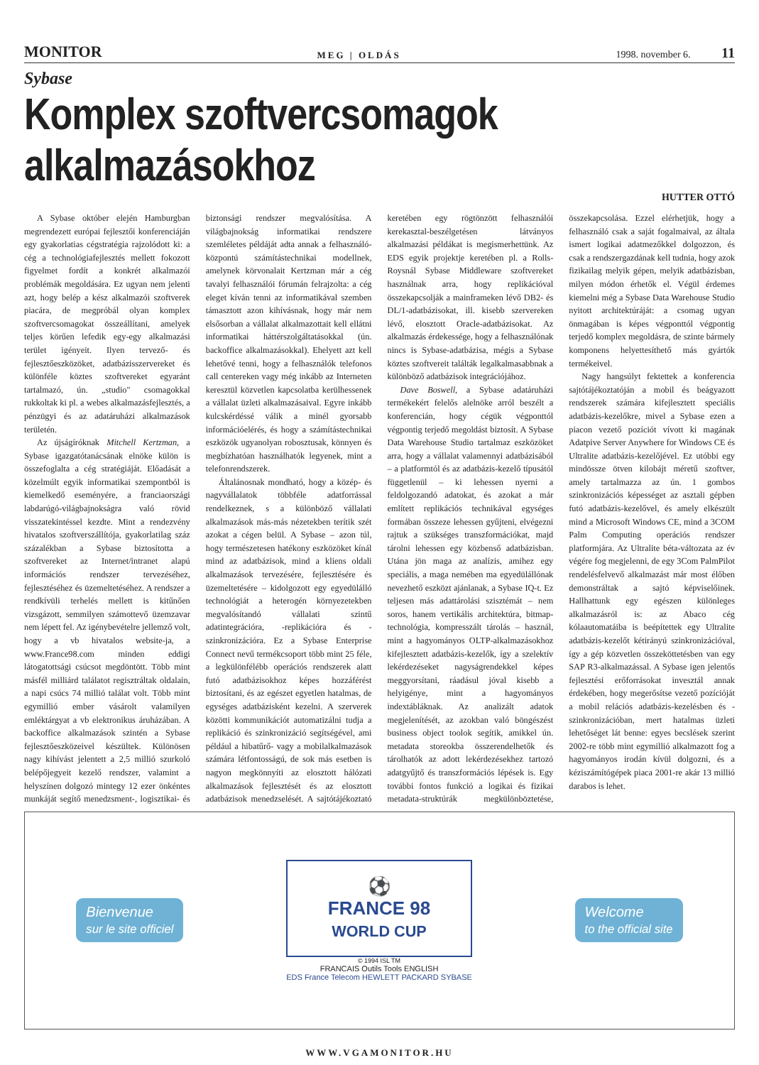MONITOR MEG | OLDÁS 1998. november 6. 11
Sybase
Komplex szoftvercsomagok alkalmazásokhoz
HUTTER OTTÓ
A Sybase október elején Hamburgban megrendezett európai fejlesztői konferenciáján egy gyakorlatias cégstratégia rajzolódott ki: a cég a technológiafejlesztés mellett fokozott figyelmet fordít a konkrét alkalmazói problémák megoldására. Ez ugyan nem jelenti azt, hogy belép a kész alkalmazói szoftverek piacára, de megpróbál olyan komplex szoftvercsomagokat összeállítani, amelyek teljes körűen lefedik egy-egy alkalmazási terület igényeit. Ilyen tervező- és fejlesztőeszközöket, adatbázisszervereket és különféle köztes szoftvereket egyaránt tartalmazó, ún. „studio" csomagokkal rukkoltak ki pl. a webes alkalmazásfejlesztés, a pénzügyi és az adatáruházi alkalmazások területén.
Az újságíróknak Mitchell Kertzman, a Sybase igazgatótanácsának elnöke külön is összefoglalta a cég stratégiáját. Előadását a közelmúlt egyik informatikai szempontból is kiemelkedő eseményére, a franciaországi labdarúgó-világbajnokságra való rövid visszatekintéssel kezdte. Mint a rendezvény hivatalos szoftverszállítója, gyakorlatilag száz százalékban a Sybase biztosította a szoftvereket az Internet/intranet alapú információs rendszer tervezéséhez, fejlesztéséhez és üzemeltetéséhez. A rendszer a rendkívüli terhelés mellett is kitűnően vizsgázott, semmilyen számottevő üzemzavar nem lépett fel. Az igénybevételre jellemző volt, hogy a vb hivatalos website-ja, a www.France98.com minden eddigi látogatottsági csúcsot megdöntött. Több mint másfél milliárd találatot regisztráltak oldalain, a napi csúcs 74 millió találat volt. Több mint egymillió ember vásárolt valamilyen emléktárgyat a vb elektronikus áruházában. A backoffice alkalmazások szintén a Sybase fejlesztőeszközeivel készültek. Különösen nagy kihívást jelentett a 2,5 millió szurkoló belépőjegyeit kezelő rendszer, valamint a helyszínen dolgozó mintegy 12 ezer önkéntes munkáját segítő menedzsment-, logisztikai- és biztonsági rendszer megvalósítása. A világbajnokság informatikai rendszere szemléletes példáját adta annak a felhasználó-központú számítástechnikai modellnek, amelynek körvonalait Kertzman már a cég tavalyi felhasználói fórumán felrajzolta: a cég eleget kíván tenni az informatikával szemben támasztott azon kihívásnak, hogy már nem elsősorban a vállalat alkalmazottait kell ellátni informatikai háttérszolgáltatásokkal (ún. backoffice alkalmazásokkal). Ehelyett azt kell lehetővé tenni, hogy a felhasználók telefonos call centereken vagy még inkább az Interneten keresztül közvetlen kapcsolatba kerülhessenek a vállalat üzleti alkalmazásaival. Egyre inkább kulcskérdéssé válik a minél gyorsabb információelérés, és hogy a számítástechnikai eszközök ugyanolyan robosztusak, könnyen és megbízhatóan használhatók legyenek, mint a telefonrendszerek.
Általánosnak mondható, hogy a közép- és nagyvállalatok többféle adatforrással rendelkeznek, s a különböző vállalati alkalmazások más-más nézetekben terítik szét azokat a cégen belül. A Sybase – azon túl, hogy természetesen hatékony eszközöket kínál mind az adatbázisok, mind a kliens oldali alkalmazások tervezésére, fejlesztésére és üzemeltetésére – kidolgozott egy egyedülálló technológiát a heterogén környezetekben megvalósítandó vállalati szintű adatintegrációra, -replikációra és -szinkronizációra. Ez a Sybase Enterprise Connect nevű termékcsoport több mint 25 féle, a legkülönfélébb operációs rendszerek alatt futó adatbázisokhoz képes hozzáférést biztosítani, és az egészet egyetlen hatalmas, de egységes adatbázisként kezelni. A szerverek közötti kommunikációt automatizálni tudja a replikáció és szinkronizáció segítségével, ami például a hibatűrő- vagy a mobilalkalmazások számára létfontosságú, de sok más esetben is nagyon megkönnyíti az elosztott hálózati alkalmazások fejlesztését és az elosztott adatbázisok menedzselését. A sajtótájékoztató keretében egy rögtönzött felhasználói kerekasztal-beszélgetésen látványos alkalmazási példákat is megismerhettünk. Az EDS egyik projektje keretében pl. a Rolls-Roysnál Sybase Middleware szoftvereket használnak arra, hogy replikációval összekapcsolják a mainframeken lévő DB2- és DL/1-adatbázisokat, ill. kisebb szervereken lévő, elosztott Oracle-adatbázisokat. Az alkalmazás érdekessége, hogy a felhasználónak nincs is Sybase-adatbázisa, mégis a Sybase köztes szoftvereit találták legalkalmasabbnak a különböző adatbázisok integrációjához.
Dave Boswell, a Sybase adatáruházi termékekért felelős alelnöke arról beszélt a konferencián, hogy cégük végponttól végpontig terjedő megoldást biztosít. A Sybase Data Warehouse Studio tartalmaz eszközöket arra, hogy a vállalat valamennyi adatbázisából – a platformtól és az adatbázis-kezelő típusától függetlenül – ki lehessen nyerni a feldolgozandó adatokat, és azokat a már említett replikációs technikával egységes formában összeze lehessen gyűjteni, elvégezni rajtuk a szükséges transzformációkat, majd tárolni lehessen egy közbenső adatbázisban. Utána jön maga az analízis, amihez egy speciális, a maga nemében ma egyedülállónak nevezhető eszközt ajánlanak, a Sybase IQ-t. Ez teljesen más adattárolási szisztémát – nem soros, hanem vertikális architektúra, bitmap-technológia, kompresszált tárolás – használ, mint a hagyományos OLTP-alkalmazásokhoz kifejlesztett adatbázis-kezelők, így a szelektív lekérdezéseket nagyságrendekkel képes meggyorsítani, ráadásul jóval kisebb a helyigénye, mint a hagyományos indextábláknak. Az analizált adatok megjelenítését, az azokban való böngészést business object toolok segítik, amikkel ún. metadata storeokba összerendelhetők és tárolhatók az adott lekérdezésekhez tartozó adatgyűjtő és transzformációs lépések is. Egy további fontos funkció a logikai és fizikai metadata-struktúrák megkülönböztetése, összekapcsolása. Ezzel elérhetjük, hogy a felhasználó csak a saját fogalmaival, az általa ismert logikai adatmezőkkel dolgozzon, és csak a rendszergazdának kell tudnia, hogy azok fizikailag melyik gépen, melyik adatbázisban, milyen módon érhetők el. Végül érdemes kiemelni még a Sybase Data Warehouse Studio nyitott architektúráját: a csomag ugyan önmagában is képes végponttól végpontig terjedő komplex megoldásra, de szinte bármely komponens helyettesíthető más gyártók termékeivel.
Nagy hangsúlyt fektettek a konferencia sajtótájékoztatóján a mobil és beágyazott rendszerek számára kifejlesztett speciális adatbázis-kezelőkre, mivel a Sybase ezen a piacon vezető pozíciót vívott ki magának Adatpive Server Anywhere for Windows CE és Ultralite adatbázis-kezelőjével. Ez utóbbi egy mindössze ötven kilobájt méretű szoftver, amely tartalmazza az ún. 1 gombos szinkronizációs képességet az asztali gépben futó adatbázis-kezelővel, és amely elkészült mind a Microsoft Windows CE, mind a 3COM Palm Computing operációs rendszer platformjára. Az Ultralite béta-változata az év végére fog megjelenni, de egy 3Com PalmPilot rendelésfelvevő alkalmazást már most élőben demonstráltak a sajtó képviselőinek. Hallhattunk egy egészen különleges alkalmazásról is: az Abaco cég kólaautomatáiba is beépítettek egy Ultralite adatbázis-kezelőt kétirányú szinkronizációval, így a gép közvetlen összeköttetésben van egy SAP R3-alkalmazással. A Sybase igen jelentős fejlesztési erőforrásokat invesztál annak érdekében, hogy megerősítse vezető pozícióját a mobil relációs adatbázis-kezelésben és -szinkronizációban, mert hatalmas üzleti lehetőséget lát benne: egyes becslések szerint 2002-re több mint egymillió alkalmazott fog a hagyományos irodán kívül dolgozni, és a kéziszámítógépek piaca 2001-re akár 13 millió darabos is lehet.
Bienvenue
sur le site officiel
⚽
FRANCE 98
WORLD CUP
© 1994 ISL TM
FRANCAIS Outils Tools ENGLISH
EDS France Telecom HEWLETT PACKARD SYBASE
Welcome
to the official site
WWW.VGAMONITOR.HU